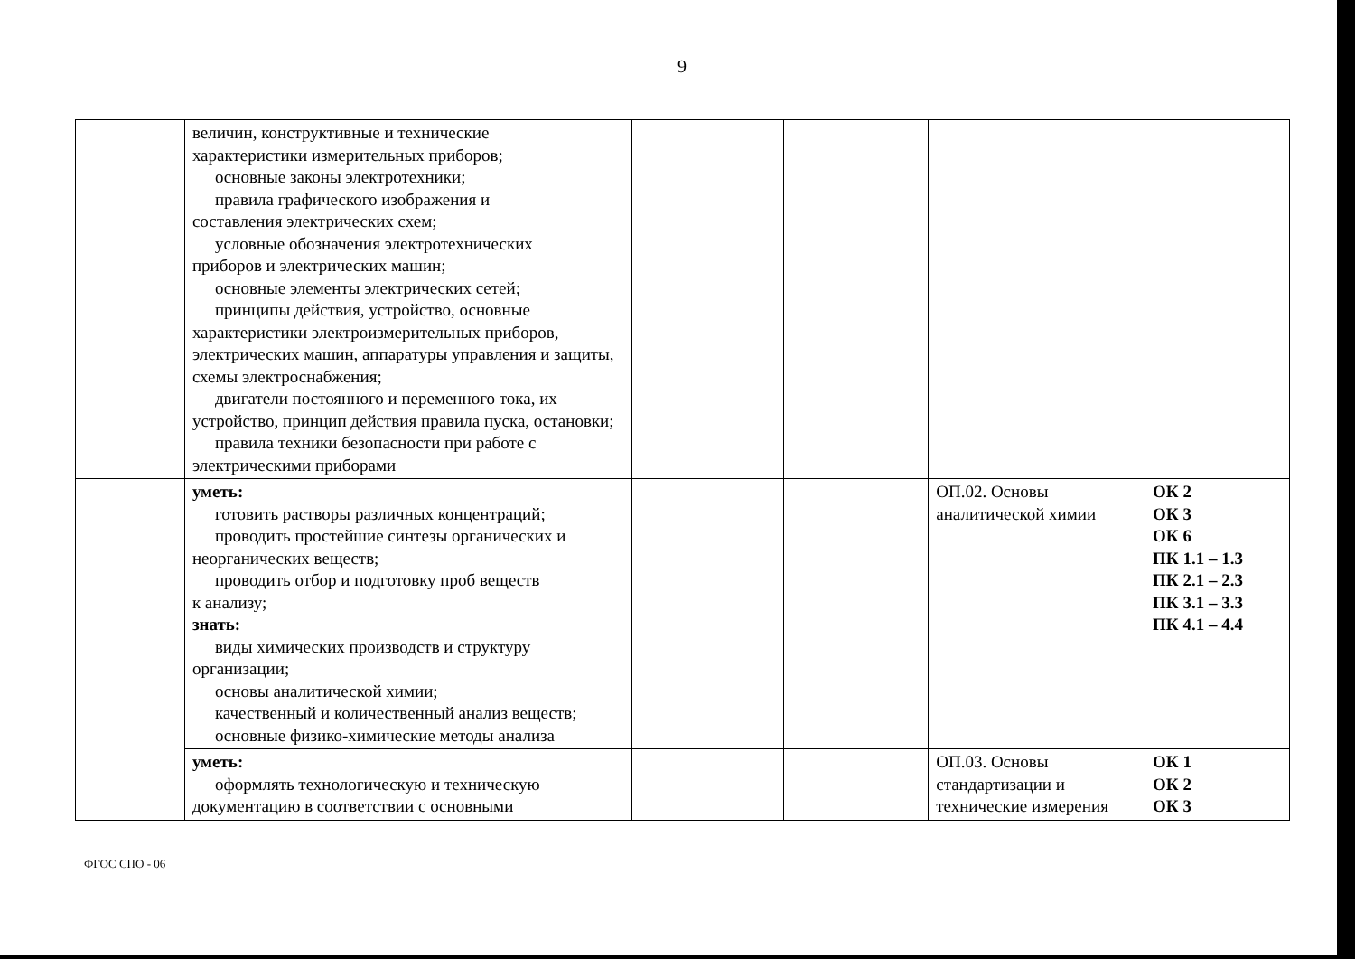9
| | величин, конструктивные и технические характеристики измерительных приборов; основные законы электротехники; правила графического изображения и составления электрических схем; условные обозначения электротехнических приборов и электрических машин; основные элементы электрических сетей; принципы действия, устройство, основные характеристики электроизмерительных приборов, электрических машин, аппаратуры управления и защиты, схемы электроснабжения; двигатели постоянного и переменного тока, их устройство, принцип действия правила пуска, остановки; правила техники безопасности при работе с электрическими приборами | | | | |
| | уметь: готовить растворы различных концентраций; проводить простейшие синтезы органических и неорганических веществ; проводить отбор и подготовку проб веществ к анализу; знать: виды химических производств и структуру организации; основы аналитической химии; качественный и количественный анализ веществ; основные физико-химические методы анализа | | | ОП.02. Основы аналитической химии | ОК 2 ОК 3 ОК 6 ПК 1.1 – 1.3 ПК 2.1 – 2.3 ПК 3.1 – 3.3 ПК 4.1 – 4.4 |
| | уметь: оформлять технологическую и техническую документацию в соответствии с основными | | | ОП.03. Основы стандартизации и технические измерения | ОК 1 ОК 2 ОК 3 |
ФГОС СПО - 06